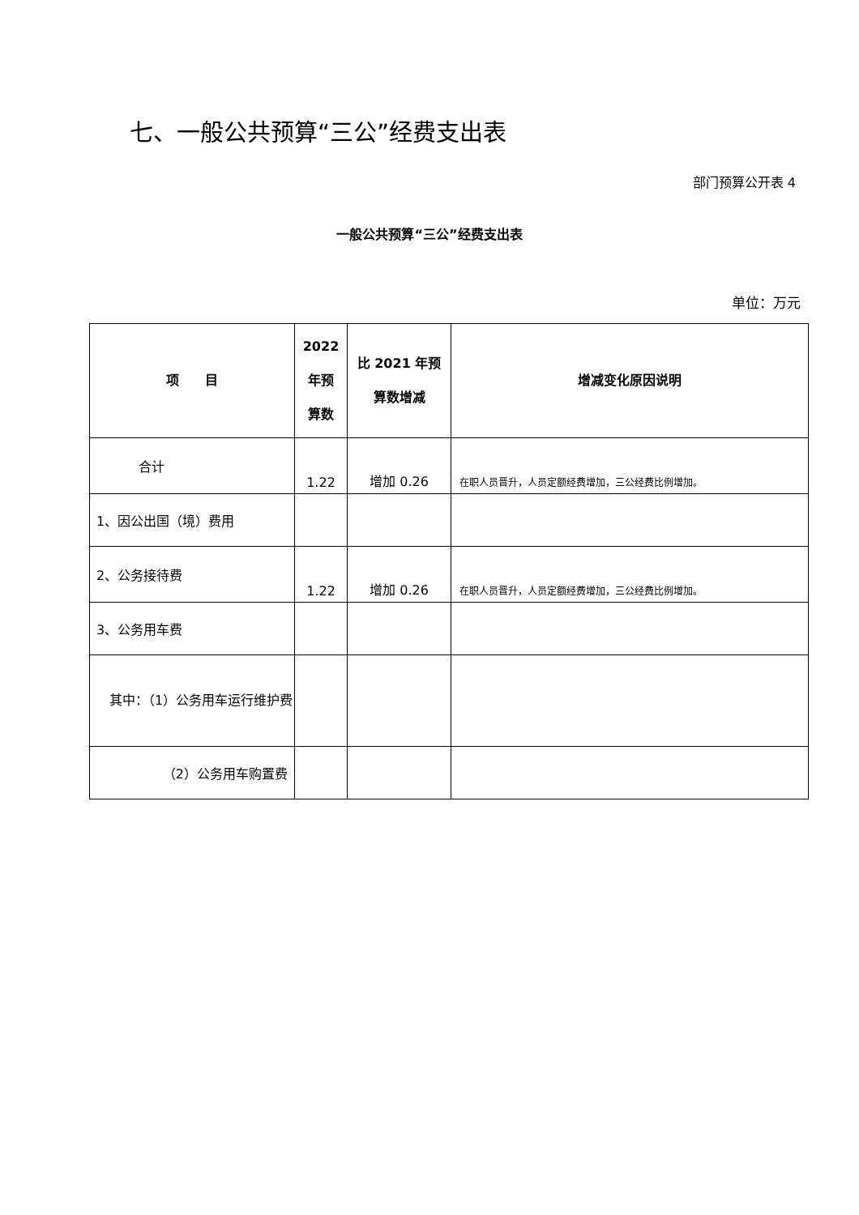七、一般公共预算“三公”经费支出表
部门预算公开表 4
一般公共预算“三公”经费支出表
单位：万元
| 项 目 | 2022 年预 算数 | 比 2021 年预 算数增减 | 增减变化原因说明 |
| --- | --- | --- | --- |
| 合计 | 1.22 | 增加 0.26 | 在职人员晋升，人员定额经费增加，三公经费比例增加。 |
| 1、因公出国（境）费用 | | | |
| 2、公务接待费 | 1.22 | 增加 0.26 | 在职人员晋升，人员定额经费增加，三公经费比例增加。 |
| 3、公务用车费 | | | |
| 其中：（1）公务用车运行维护费 | | | |
| （2）公务用车购置费 | | | |